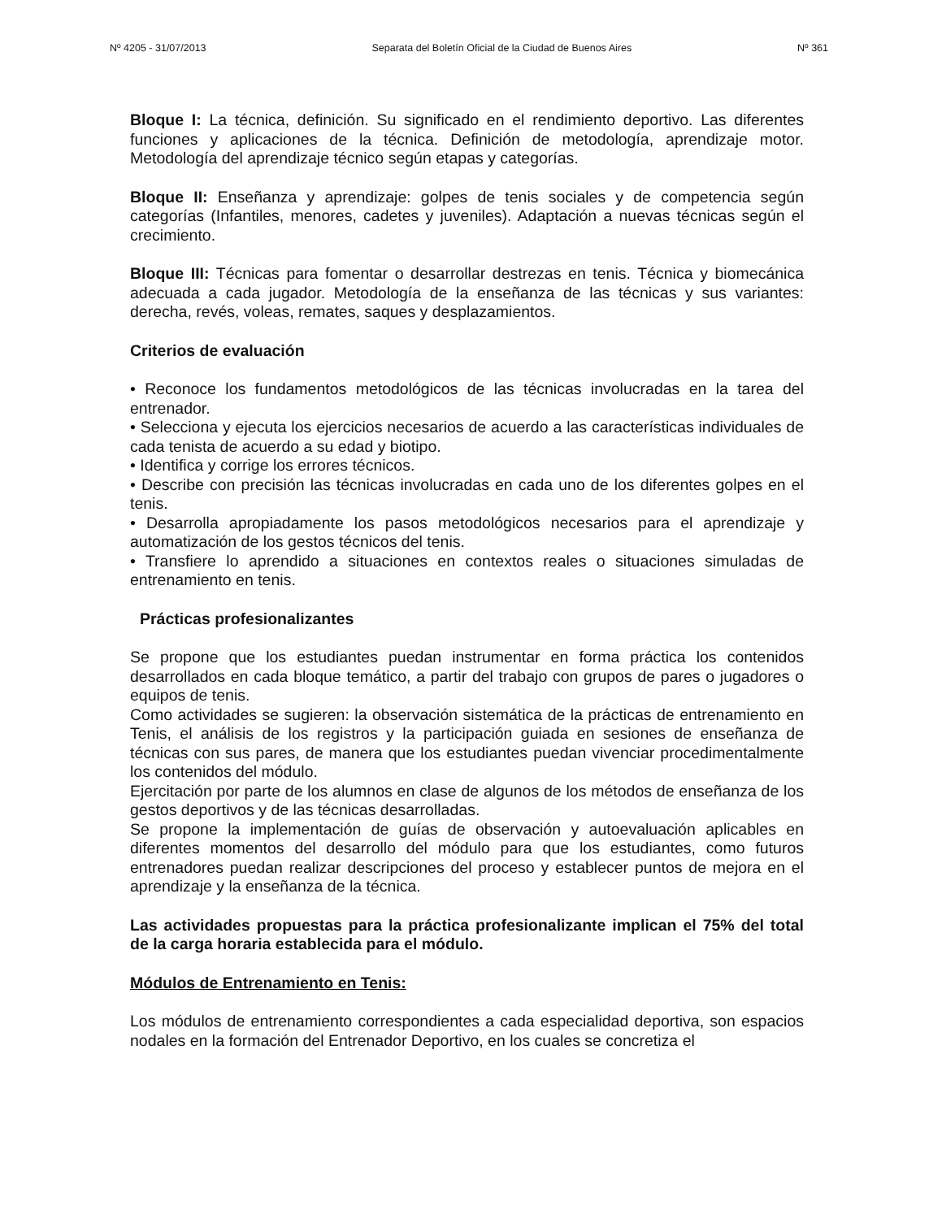Nº 4205 - 31/07/2013 Separata del Boletín Oficial de la Ciudad de Buenos Aires Nº 361
Bloque I: La técnica, definición. Su significado en el rendimiento deportivo. Las diferentes funciones y aplicaciones de la técnica. Definición de metodología, aprendizaje motor. Metodología del aprendizaje técnico según etapas y categorías.
Bloque II: Enseñanza y aprendizaje: golpes de tenis sociales y de competencia según categorías (Infantiles, menores, cadetes y juveniles). Adaptación a nuevas técnicas según el crecimiento.
Bloque III: Técnicas para fomentar o desarrollar destrezas en tenis. Técnica y biomecánica adecuada a cada jugador. Metodología de la enseñanza de las técnicas y sus variantes: derecha, revés, voleas, remates, saques y desplazamientos.
Criterios de evaluación
• Reconoce los fundamentos metodológicos de las técnicas involucradas en la tarea del entrenador.
• Selecciona y ejecuta los ejercicios necesarios de acuerdo a las características individuales de cada tenista de acuerdo a su edad y biotipo.
• Identifica y corrige los errores técnicos.
• Describe con precisión las técnicas involucradas en cada uno de los diferentes golpes en el tenis.
• Desarrolla apropiadamente los pasos metodológicos necesarios para el aprendizaje y automatización de los gestos técnicos del tenis.
• Transfiere lo aprendido a situaciones en contextos reales o situaciones simuladas de entrenamiento en tenis.
Prácticas profesionalizantes
Se propone que los estudiantes puedan instrumentar en forma práctica los contenidos desarrollados en cada bloque temático, a partir del trabajo con grupos de pares o jugadores o equipos de tenis.
Como actividades se sugieren: la observación sistemática de la prácticas de entrenamiento en Tenis, el análisis de los registros y la participación guiada en sesiones de enseñanza de técnicas con sus pares, de manera que los estudiantes puedan vivenciar procedimentalmente los contenidos del módulo.
Ejercitación por parte de los alumnos en clase de algunos de los métodos de enseñanza de los gestos deportivos y de las técnicas desarrolladas.
Se propone la implementación de guías de observación y autoevaluación aplicables en diferentes momentos del desarrollo del módulo para que los estudiantes, como futuros entrenadores puedan realizar descripciones del proceso y establecer puntos de mejora en el aprendizaje y la enseñanza de la técnica.
Las actividades propuestas para la práctica profesionalizante implican el 75% del total de la carga horaria establecida para el módulo.
Módulos de Entrenamiento en Tenis:
Los módulos de entrenamiento correspondientes a cada especialidad deportiva, son espacios nodales en la formación del Entrenador Deportivo, en los cuales se concretiza el